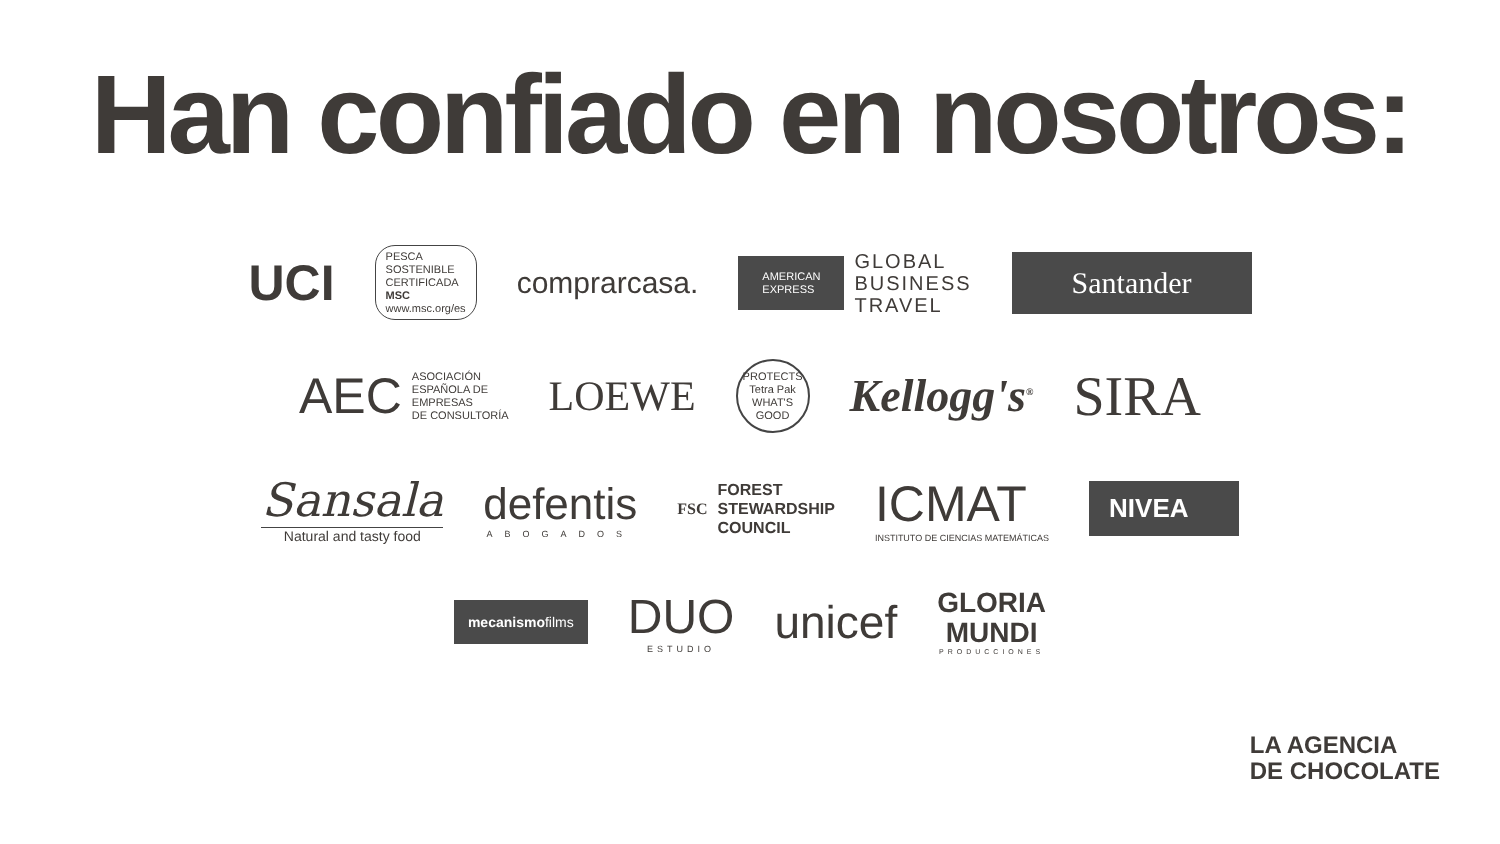Han confiado en nosotros:
UCI
PESCA
SOSTENIBLE
CERTIFICADA
MSC
www.msc.org/es
comprarcasa.
AMERICAN
EXPRESS
GLOBAL
BUSINESS
TRAVEL
Santander
AEC ASOCIACIÓN
ESPAÑOLA DE
EMPRESAS
DE CONSULTORÍA
LOEWE
PROTECTS
Tetra Pak
WHAT'S GOOD
Kellogg's<sup>®</sup>
SIRA
Sansala
Natural and tasty food
defentis
ABOGADOS
FSC FOREST
STEWARDSHIP
COUNCIL
ICMAT
INSTITUTO DE CIENCIAS MATEMÁTICAS
NIVEA
mecanismofilms
DUO
ESTUDIO
unicef
GLORIA
MUNDI
PRODUCCIONES
LA AGENCIA
DE CHOCOLATE